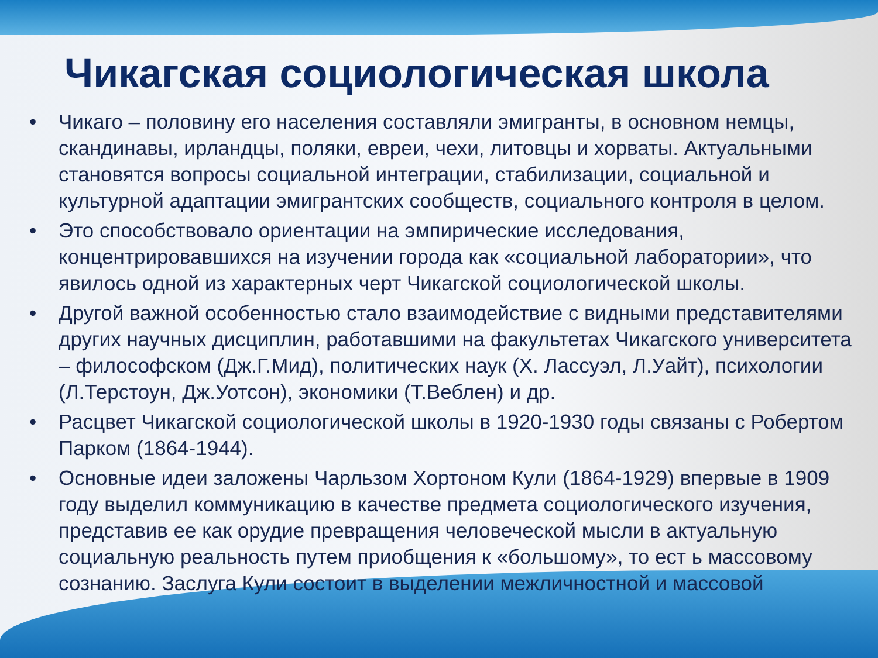Чикагская социологическая школа
• Чикаго – половину его населения составляли эмигранты, в основном немцы, скандинавы, ирландцы, поляки, евреи, чехи, литовцы и хорваты. Актуальными становятся вопросы социальной интеграции, стабилизации, социальной и культурной адаптации эмигрантских сообществ, социального контроля в целом.
• Это способствовало ориентации на эмпирические исследования, концентрировавшихся на изучении города как «социальной лаборатории», что явилось одной из характерных черт Чикагской социологической школы.
• Другой важной особенностью стало взаимодействие с видными представителями других научных дисциплин, работавшими на факультетах Чикагского университета – философском (Дж.Г.Мид), политических наук (Х. Лассуэл, Л.Уайт), психологии (Л.Терстоун, Дж.Уотсон), экономики (Т.Веблен) и др.
• Расцвет Чикагской социологической школы в 1920-1930 годы связаны с Робертом Парком (1864-1944).
• Основные идеи заложены Чарльзом Хортоном Кули (1864-1929) впервые в 1909 году выделил коммуникацию в качестве предмета социологического изучения, представив ее как орудие превращения человеческой мысли в актуальную социальную реальность путем приобщения к «большому», то ест ь массовому сознанию. Заслуга Кули состоит в выделении межличностной и массовой